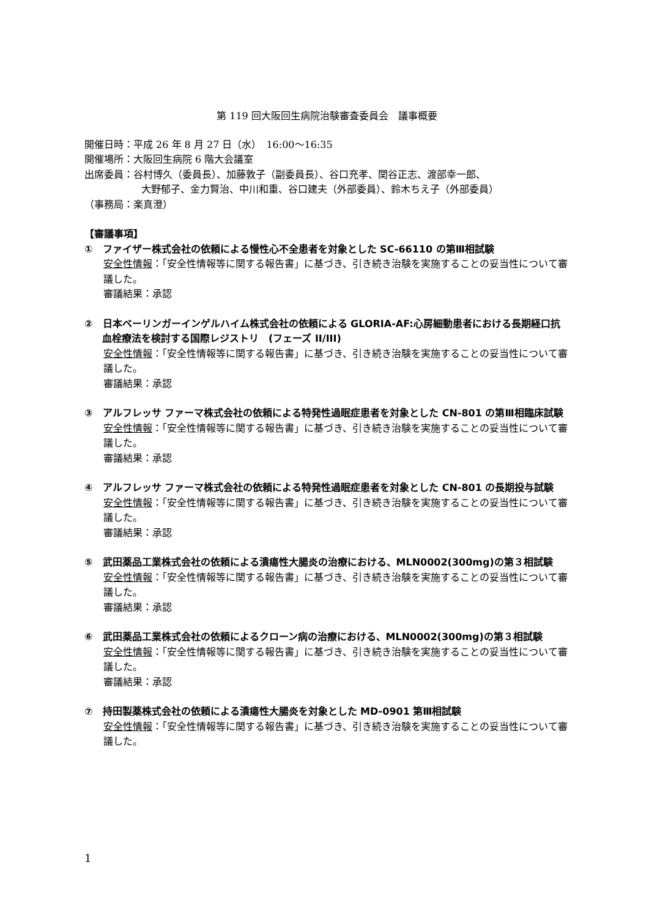第 119 回大阪回生病院治験審査委員会　議事概要
開催日時：平成 26 年 8 月 27 日（水）　16:00～16:35
開催場所：大阪回生病院 6 階大会議室
出席委員：谷村博久（委員長）、加藤敦子（副委員長）、谷口充孝、関谷正志、渡部幸一郎、
大野郁子、金力賢治、中川和重、谷口建夫（外部委員）、鈴木ちえ子（外部委員）
（事務局：楽真澄）
【審議事項】
①　ファイザー株式会社の依頼による慢性心不全患者を対象とした SC-66110 の第Ⅲ相試験
安全性情報：「安全性情報等に関する報告書」に基づき、引き続き治験を実施することの妥当性について審議した。
審議結果：承認
②　日本ベーリンガーインゲルハイム株式会社の依頼による GLORIA-AF:心房細動患者における長期経口抗血栓療法を検討する国際レジストリ　(フェーズ II/III)
安全性情報：「安全性情報等に関する報告書」に基づき、引き続き治験を実施することの妥当性について審議した。
審議結果：承認
③　アルフレッサ ファーマ株式会社の依頼による特発性過眠症患者を対象とした CN-801 の第Ⅲ相臨床試験
安全性情報：「安全性情報等に関する報告書」に基づき、引き続き治験を実施することの妥当性について審議した。
審議結果：承認
④　アルフレッサ ファーマ株式会社の依頼による特発性過眠症患者を対象とした CN-801 の長期投与試験
安全性情報：「安全性情報等に関する報告書」に基づき、引き続き治験を実施することの妥当性について審議した。
審議結果：承認
⑤　武田薬品工業株式会社の依頼による潰瘍性大腸炎の治療における、MLN0002(300mg)の第３相試験
安全性情報：「安全性情報等に関する報告書」に基づき、引き続き治験を実施することの妥当性について審議した。
審議結果：承認
⑥　武田薬品工業株式会社の依頼によるクローン病の治療における、MLN0002(300mg)の第３相試験
安全性情報：「安全性情報等に関する報告書」に基づき、引き続き治験を実施することの妥当性について審議した。
審議結果：承認
⑦　持田製薬株式会社の依頼による潰瘍性大腸炎を対象とした MD-0901 第Ⅲ相試験
安全性情報：「安全性情報等に関する報告書」に基づき、引き続き治験を実施することの妥当性について審議した。
1